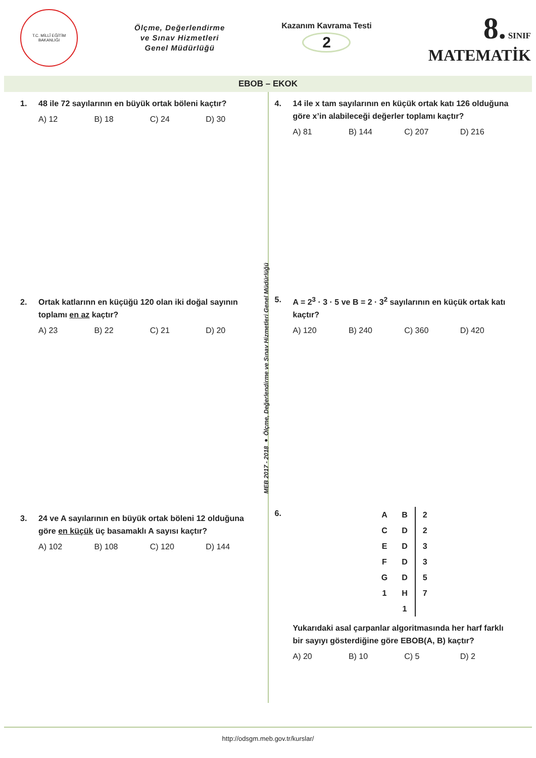T.C. MİLLÎ EĞİTİM BAKANLIĞI
Ölçme, Değerlendirme
ve Sınav Hizmetleri
Genel Müdürlüğü
Kazanım Kavrama Testi
2
8. SINIF
MATEMATİK
EBOB – EKOK
1. 48 ile 72 sayılarının en büyük ortak böleni kaçtır?
A) 12 B) 18 C) 24 D) 30
2. Ortak katlarınn en küçüğü 120 olan iki doğal sayının toplamı en az kaçtır?
A) 23 B) 22 C) 21 D) 20
3. 24 ve A sayılarının en büyük ortak böleni 12 olduğuna göre en küçük üç basamaklı A sayısı kaçtır?
A) 102 B) 108 C) 120 D) 144
4. 14 ile x tam sayılarının en küçük ortak katı 126 olduğuna göre x’in alabileceği değerler toplamı kaçtır?
A) 81 B) 144 C) 207 D) 216
5. A = 2<sup>3</sup> · 3 · 5 ve B = 2 · 3<sup>2</sup> sayılarının en küçük ortak katı kaçtır?
A) 120 B) 240 C) 360 D) 420
6.
| A | B | 2 |
| C | D | 2 |
| E | D | 3 |
| F | D | 3 |
| G | D | 5 |
| 1 | H | 7 |
| | 1 | |
Yukarıdaki asal çarpanlar algoritmasında her harf farklı bir sayıyı gösterdiğine göre EBOB(A, B) kaçtır?
A) 20 B) 10 C) 5 D) 2
MEB 2017 - 2018 ● Ölçme, Değerlendirme ve Sınav Hizmetleri Genel Müdürlüğü
http://odsgm.meb.gov.tr/kurslar/